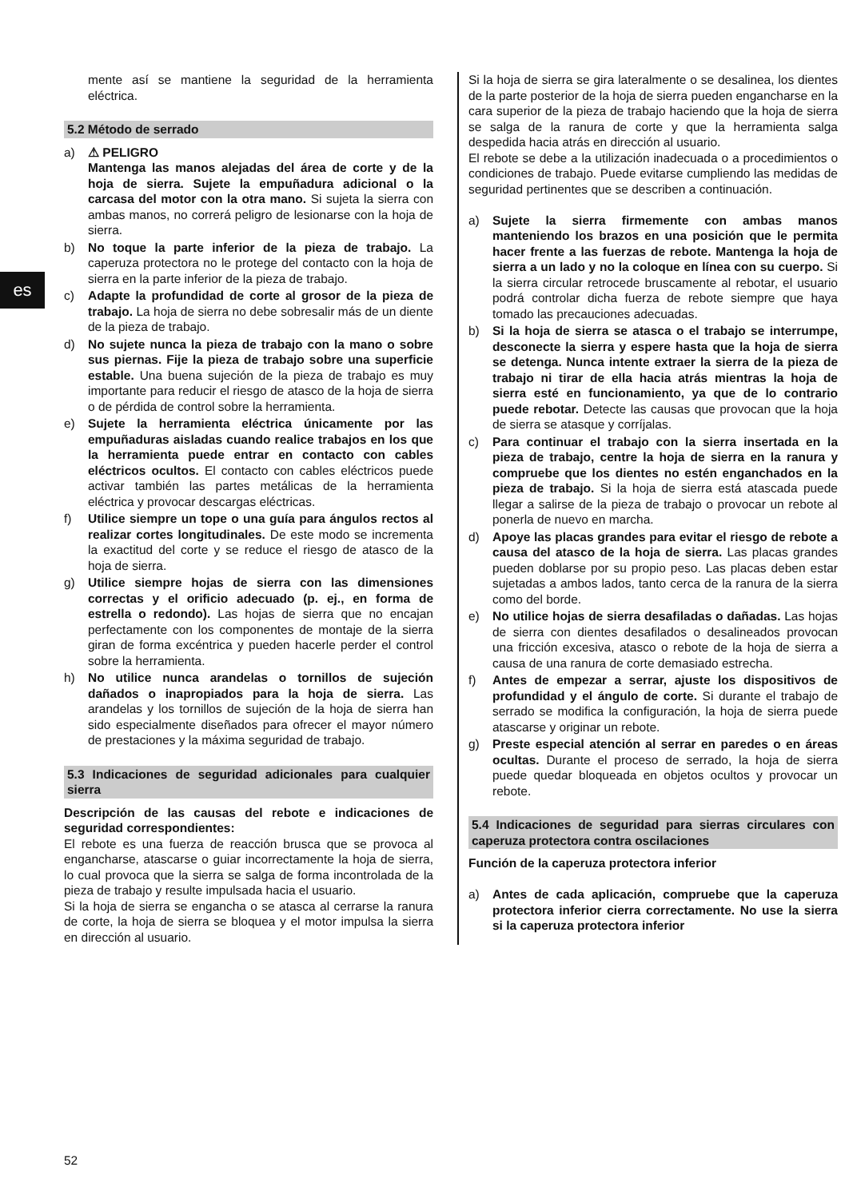es
mente así se mantiene la seguridad de la herramienta eléctrica.
5.2 Método de serrado
a) ⚠ PELIGRO
Mantenga las manos alejadas del área de corte y de la hoja de sierra. Sujete la empuñadura adicional o la carcasa del motor con la otra mano. Si sujeta la sierra con ambas manos, no correrá peligro de lesionarse con la hoja de sierra.
b) No toque la parte inferior de la pieza de trabajo. La caperuza protectora no le protege del contacto con la hoja de sierra en la parte inferior de la pieza de trabajo.
c) Adapte la profundidad de corte al grosor de la pieza de trabajo. La hoja de sierra no debe sobresalir más de un diente de la pieza de trabajo.
d) No sujete nunca la pieza de trabajo con la mano o sobre sus piernas. Fije la pieza de trabajo sobre una superficie estable. Una buena sujeción de la pieza de trabajo es muy importante para reducir el riesgo de atasco de la hoja de sierra o de pérdida de control sobre la herramienta.
e) Sujete la herramienta eléctrica únicamente por las empuñaduras aisladas cuando realice trabajos en los que la herramienta puede entrar en contacto con cables eléctricos ocultos. El contacto con cables eléctricos puede activar también las partes metálicas de la herramienta eléctrica y provocar descargas eléctricas.
f) Utilice siempre un tope o una guía para ángulos rectos al realizar cortes longitudinales. De este modo se incrementa la exactitud del corte y se reduce el riesgo de atasco de la hoja de sierra.
g) Utilice siempre hojas de sierra con las dimensiones correctas y el orificio adecuado (p. ej., en forma de estrella o redondo). Las hojas de sierra que no encajan perfectamente con los componentes de montaje de la sierra giran de forma excéntrica y pueden hacerle perder el control sobre la herramienta.
h) No utilice nunca arandelas o tornillos de sujeción dañados o inapropiados para la hoja de sierra. Las arandelas y los tornillos de sujeción de la hoja de sierra han sido especialmente diseñados para ofrecer el mayor número de prestaciones y la máxima seguridad de trabajo.
5.3 Indicaciones de seguridad adicionales para cualquier sierra
Descripción de las causas del rebote e indicaciones de seguridad correspondientes:
El rebote es una fuerza de reacción brusca que se provoca al engancharse, atascarse o guiar incorrectamente la hoja de sierra, lo cual provoca que la sierra se salga de forma incontrolada de la pieza de trabajo y resulte impulsada hacia el usuario.
Si la hoja de sierra se engancha o se atasca al cerrarse la ranura de corte, la hoja de sierra se bloquea y el motor impulsa la sierra en dirección al usuario.
Si la hoja de sierra se gira lateralmente o se desalinea, los dientes de la parte posterior de la hoja de sierra pueden engancharse en la cara superior de la pieza de trabajo haciendo que la hoja de sierra se salga de la ranura de corte y que la herramienta salga despedida hacia atrás en dirección al usuario.
El rebote se debe a la utilización inadecuada o a procedimientos o condiciones de trabajo. Puede evitarse cumpliendo las medidas de seguridad pertinentes que se describen a continuación.
a) Sujete la sierra firmemente con ambas manos manteniendo los brazos en una posición que le permita hacer frente a las fuerzas de rebote. Mantenga la hoja de sierra a un lado y no la coloque en línea con su cuerpo. Si la sierra circular retrocede bruscamente al rebotar, el usuario podrá controlar dicha fuerza de rebote siempre que haya tomado las precauciones adecuadas.
b) Si la hoja de sierra se atasca o el trabajo se interrumpe, desconecte la sierra y espere hasta que la hoja de sierra se detenga. Nunca intente extraer la sierra de la pieza de trabajo ni tirar de ella hacia atrás mientras la hoja de sierra esté en funcionamiento, ya que de lo contrario puede rebotar. Detecte las causas que provocan que la hoja de sierra se atasque y corríjalas.
c) Para continuar el trabajo con la sierra insertada en la pieza de trabajo, centre la hoja de sierra en la ranura y compruebe que los dientes no estén enganchados en la pieza de trabajo. Si la hoja de sierra está atascada puede llegar a salirse de la pieza de trabajo o provocar un rebote al ponerla de nuevo en marcha.
d) Apoye las placas grandes para evitar el riesgo de rebote a causa del atasco de la hoja de sierra. Las placas grandes pueden doblarse por su propio peso. Las placas deben estar sujetadas a ambos lados, tanto cerca de la ranura de la sierra como del borde.
e) No utilice hojas de sierra desafiladas o dañadas. Las hojas de sierra con dientes desafilados o desalineados provocan una fricción excesiva, atasco o rebote de la hoja de sierra a causa de una ranura de corte demasiado estrecha.
f) Antes de empezar a serrar, ajuste los dispositivos de profundidad y el ángulo de corte. Si durante el trabajo de serrado se modifica la configuración, la hoja de sierra puede atascarse y originar un rebote.
g) Preste especial atención al serrar en paredes o en áreas ocultas. Durante el proceso de serrado, la hoja de sierra puede quedar bloqueada en objetos ocultos y provocar un rebote.
5.4 Indicaciones de seguridad para sierras circulares con caperuza protectora contra oscilaciones
Función de la caperuza protectora inferior
a) Antes de cada aplicación, compruebe que la caperuza protectora inferior cierra correctamente. No use la sierra si la caperuza protectora inferior
52